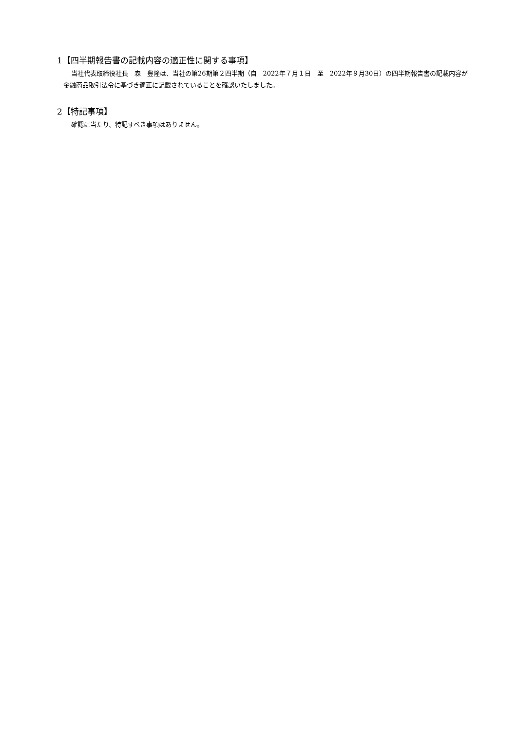1【四半期報告書の記載内容の適正性に関する事項】
当社代表取締役社長　森　豊隆は、当社の第26期第２四半期（自　2022年７月１日　至　2022年９月30日）の四半期報告書の記載内容が金融商品取引法令に基づき適正に記載されていることを確認いたしました。
2【特記事項】
確認に当たり、特記すべき事項はありません。